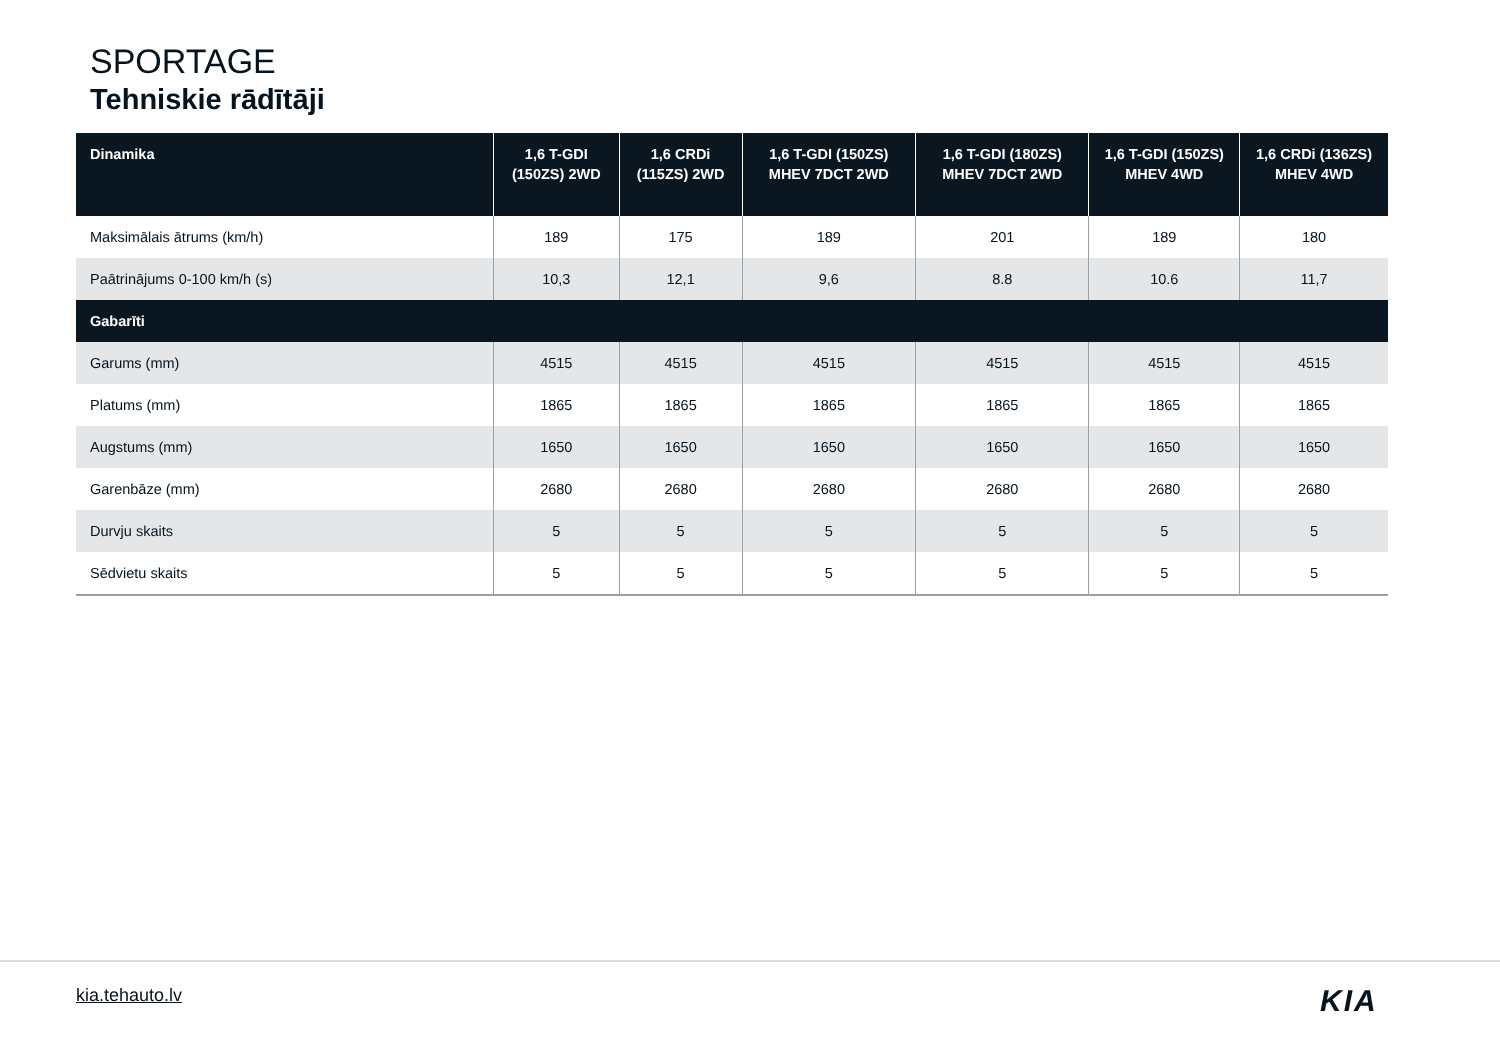SPORTAGE
Tehniskie rādītāji
| Dinamika | 1,6 T-GDI (150ZS) 2WD | 1,6 CRDi (115ZS) 2WD | 1,6 T-GDI (150ZS) MHEV 7DCT 2WD | 1,6 T-GDI (180ZS) MHEV 7DCT 2WD | 1,6 T-GDI (150ZS) MHEV 4WD | 1,6 CRDi (136ZS) MHEV 4WD |
| --- | --- | --- | --- | --- | --- | --- |
| Maksimālais ātrums (km/h) | 189 | 175 | 189 | 201 | 189 | 180 |
| Paātrinājums 0-100 km/h (s) | 10,3 | 12,1 | 9,6 | 8.8 | 10.6 | 11,7 |
| Gabarīti | | | | | | |
| Garums (mm) | 4515 | 4515 | 4515 | 4515 | 4515 | 4515 |
| Platums (mm) | 1865 | 1865 | 1865 | 1865 | 1865 | 1865 |
| Augstums (mm) | 1650 | 1650 | 1650 | 1650 | 1650 | 1650 |
| Garenbāze (mm) | 2680 | 2680 | 2680 | 2680 | 2680 | 2680 |
| Durvju skaits | 5 | 5 | 5 | 5 | 5 | 5 |
| Sēdvietu skaits | 5 | 5 | 5 | 5 | 5 | 5 |
kia.tehauto.lv KIA